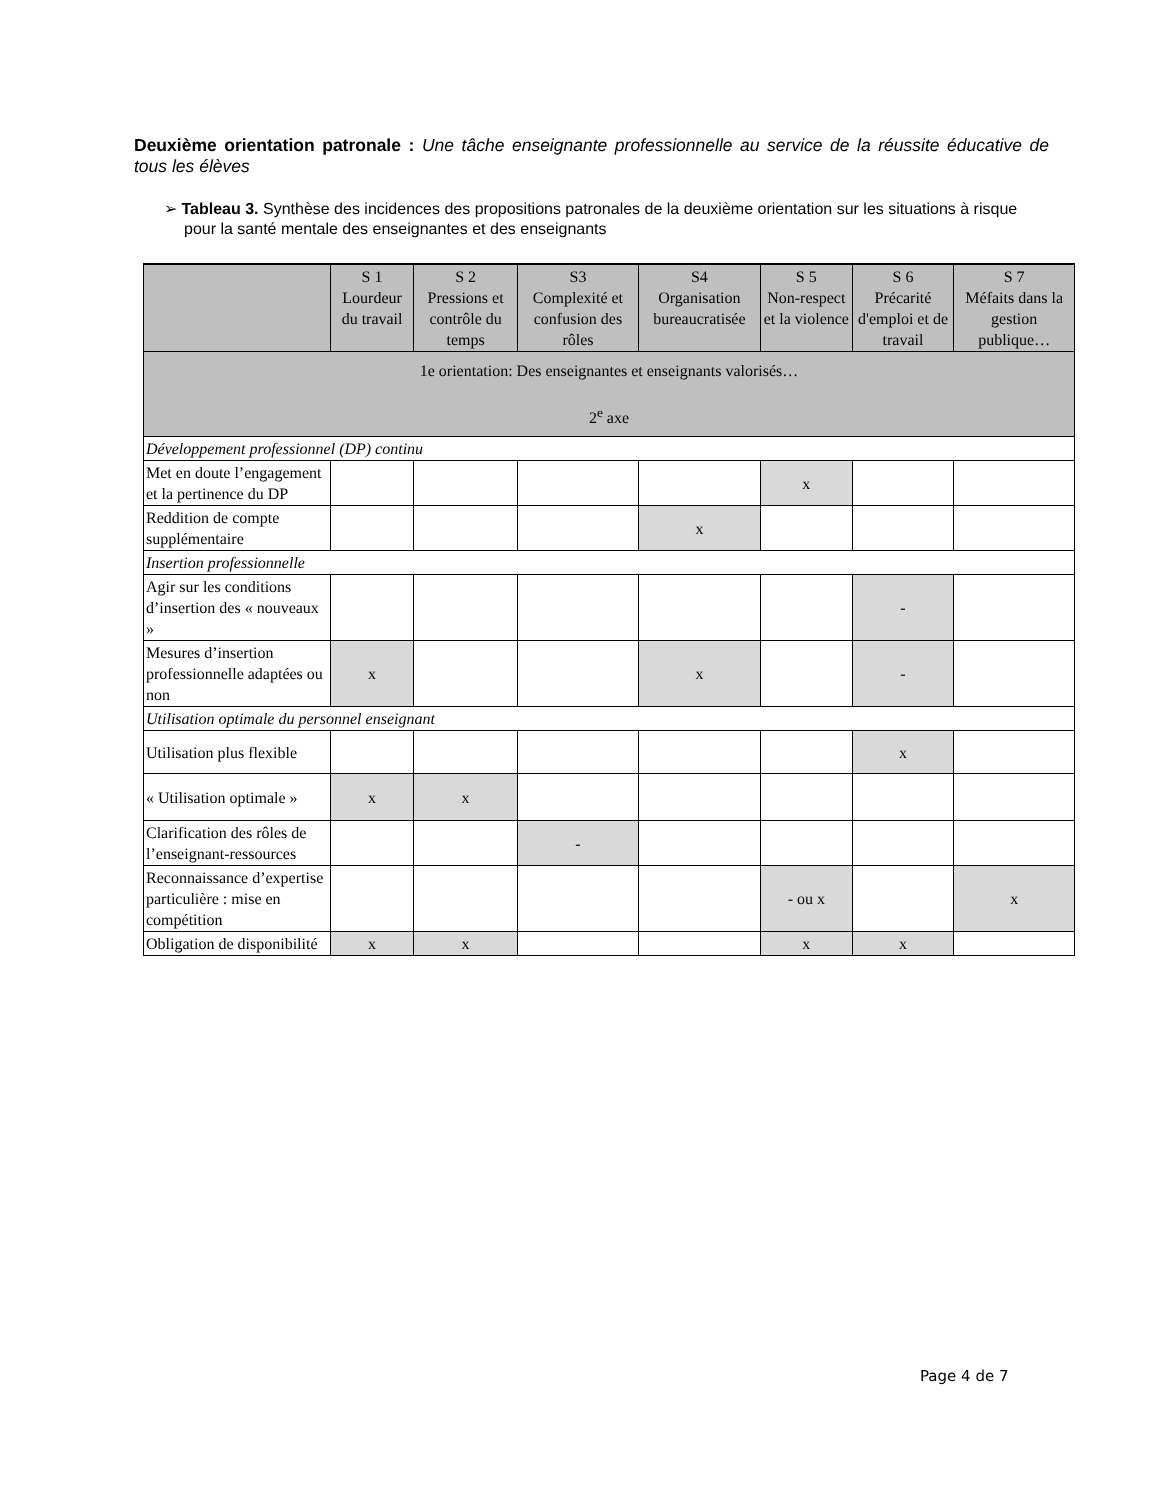Deuxième orientation patronale : Une tâche enseignante professionnelle au service de la réussite éducative de tous les élèves
➢ Tableau 3. Synthèse des incidences des propositions patronales de la deuxième orientation sur les situations à risque pour la santé mentale des enseignantes et des enseignants
| | S 1 Lourdeur du travail | S 2 Pressions et contrôle du temps | S3 Complexité et confusion des rôles | S4 Organisation bureaucratisée | S 5 Non-respect et la violence | S 6 Précarité d'emploi et de travail | S 7 Méfaits dans la gestion publique… |
| --- | --- | --- | --- | --- | --- | --- | --- |
| 1e orientation: Des enseignantes et enseignants valorisés… 2<sup>e</sup> axe | | | | | | | |
| Développement professionnel (DP) continu | | | | | | | |
| Met en doute l’engagement et la pertinence du DP | | | | | x | | |
| Reddition de compte supplémentaire | | | | x | | | |
| Insertion professionnelle | | | | | | | |
| Agir sur les conditions d’insertion des « nouveaux » | | | | | | - | |
| Mesures d’insertion professionnelle adaptées ou non | x | | | x | | - | |
| Utilisation optimale du personnel enseignant | | | | | | | |
| Utilisation plus flexible | | | | | | x | |
| « Utilisation optimale » | x | x | | | | | |
| Clarification des rôles de l’enseignant-ressources | | | - | | | | |
| Reconnaissance d’expertise particulière : mise en compétition | | | | | - ou x | | x |
| Obligation de disponibilité | x | x | | | x | x | |
Page 4 de 7